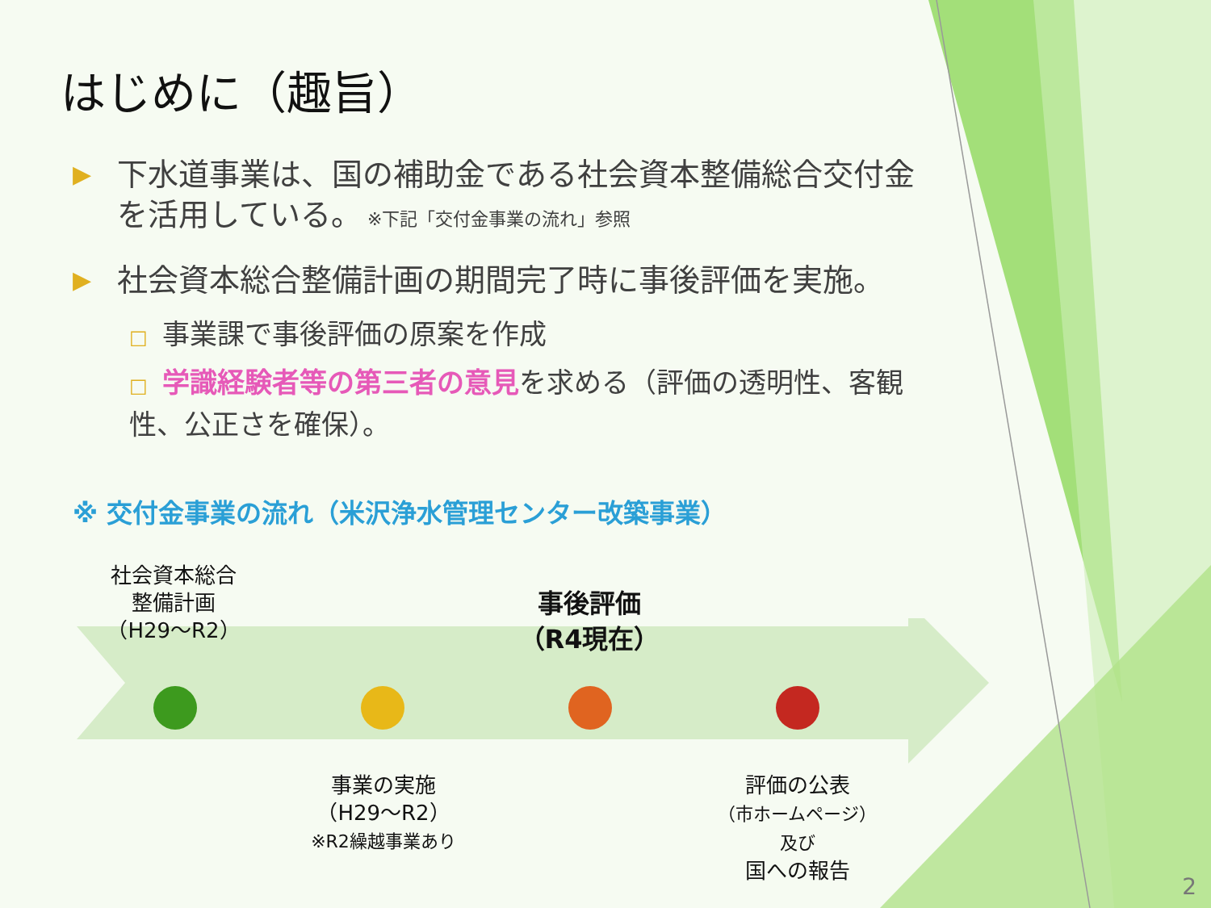はじめに（趣旨）
▶
下水道事業は、国の補助金である社会資本整備総合交付金を活用している。 ※下記「交付金事業の流れ」参照
▶
社会資本総合整備計画の期間完了時に事後評価を実施。
□ 事業課で事後評価の原案を作成
□ 学識経験者等の第三者の意見を求める（評価の透明性、客観性、公正さを確保）。
※ 交付金事業の流れ（米沢浄水管理センター改築事業）
社会資本総合
整備計画
（H29～R2）
事後評価
（R4現在）
事業の実施
（H29～R2）
※R2繰越事業あり
評価の公表
（市ホームページ）
及び
国への報告
2